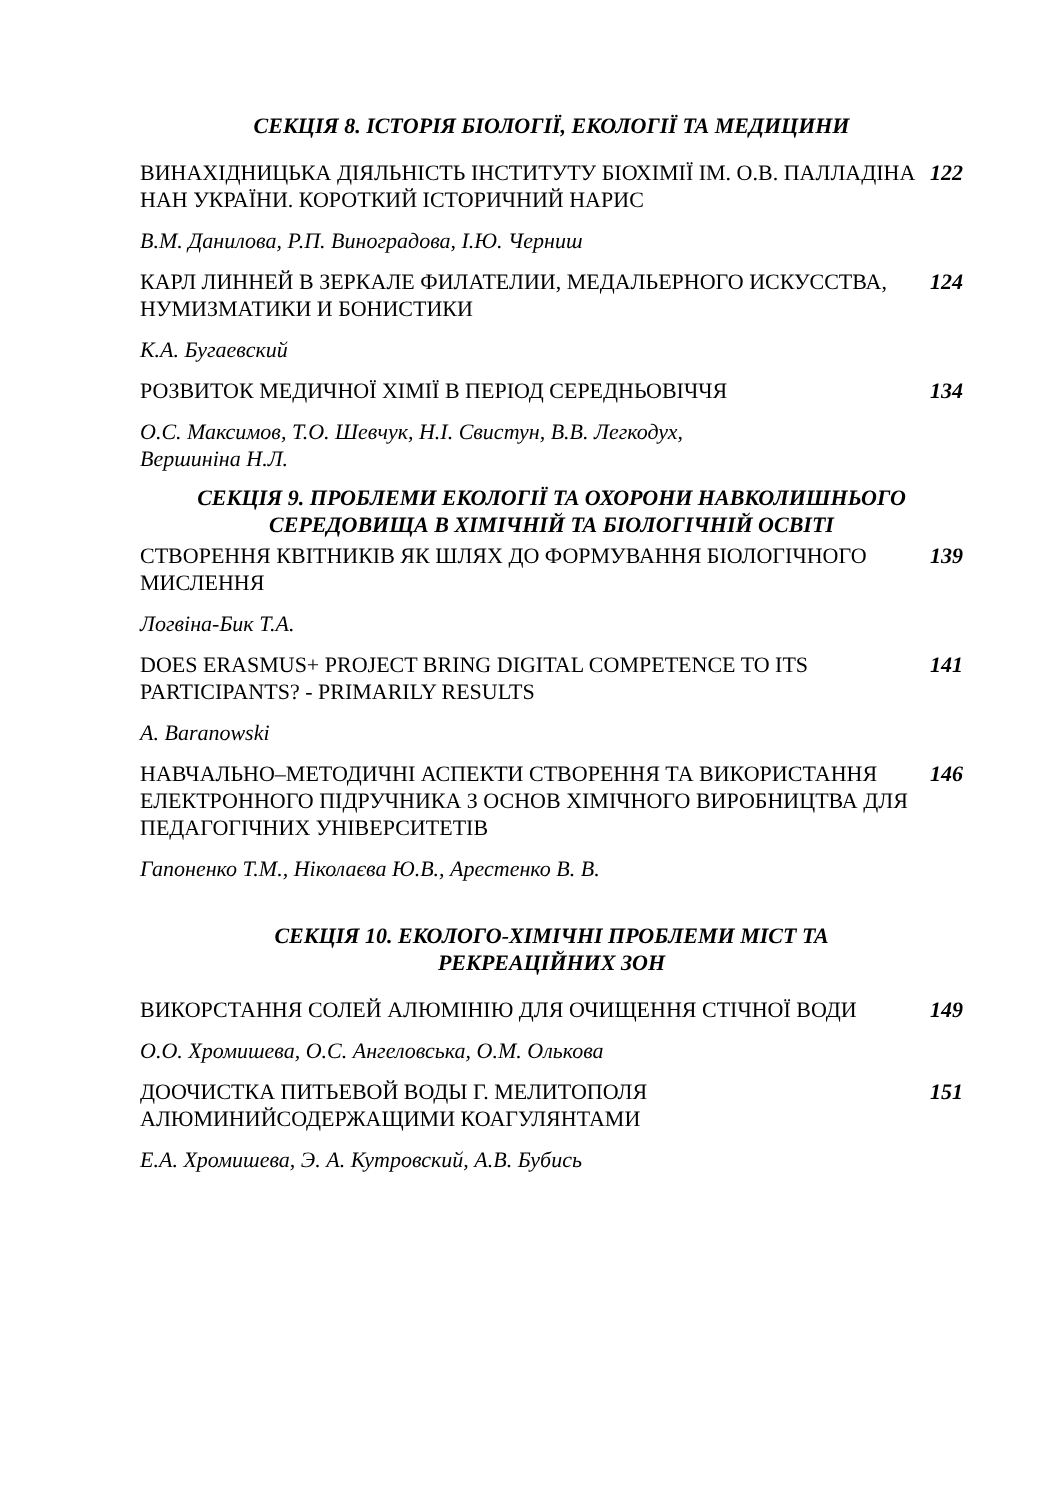СЕКЦІЯ 8. ІСТОРІЯ БІОЛОГІЇ, ЕКОЛОГІЇ ТА МЕДИЦИНИ
ВИНАХІДНИЦЬКА ДІЯЛЬНІСТЬ ІНСТИТУТУ БІОХІМІЇ ІМ. О.В. ПАЛЛАДІНА НАН УКРАЇНИ. КОРОТКИЙ ІСТОРИЧНИЙ НАРИС
122
В.М. Данилова, Р.П. Виноградова, І.Ю. Черниш
КАРЛ ЛИННЕЙ В ЗЕРКАЛЕ ФИЛАТЕЛИИ, МЕДАЛЬЕРНОГО ИСКУССТВА, НУМИЗМАТИКИ И БОНИСТИКИ
124
К.А. Бугаевский
РОЗВИТОК МЕДИЧНОЇ ХІМІЇ В ПЕРІОД СЕРЕДНЬОВІЧЧЯ 134
О.С. Максимов, Т.О. Шевчук, Н.І. Свистун, В.В. Легкодух,
Вершиніна Н.Л.
СЕКЦІЯ 9. ПРОБЛЕМИ ЕКОЛОГІЇ ТА ОХОРОНИ НАВКОЛИШНЬОГО СЕРЕДОВИЩА В ХІМІЧНІЙ ТА БІОЛОГІЧНІЙ ОСВІТІ
СТВОРЕННЯ КВІТНИКІВ ЯК ШЛЯХ ДО ФОРМУВАННЯ БІОЛОГІЧНОГО МИСЛЕННЯ
139
Логвіна-Бик Т.А.
DOES ERASMUS+ PROJECT BRING DIGITAL COMPETENCE TO ITS PARTICIPANTS? - PRIMARILY RESULTS
141
A. Baranowski
НАВЧАЛЬНО–МЕТОДИЧНІ АСПЕКТИ СТВОРЕННЯ ТА ВИКОРИСТАННЯ ЕЛЕКТРОННОГО ПІДРУЧНИКА З ОСНОВ ХІМІЧНОГО ВИРОБНИЦТВА ДЛЯ ПЕДАГОГІЧНИХ УНІВЕРСИТЕТІВ
146
Гапоненко Т.М., Ніколаєва Ю.В., Арестенко В. В.
СЕКЦІЯ 10. ЕКОЛОГО-ХІМІЧНІ ПРОБЛЕМИ МІСТ ТА РЕКРЕАЦІЙНИХ ЗОН
ВИКОРСТАННЯ СОЛЕЙ АЛЮМІНІЮ ДЛЯ ОЧИЩЕННЯ СТІЧНОЇ ВОДИ 149
О.О. Хромишева, О.С. Ангеловська, О.М. Олькова
ДООЧИСТКА ПИТЬЕВОЙ ВОДЫ Г. МЕЛИТОПОЛЯ АЛЮМИНИЙСОДЕРЖАЩИМИ КОАГУЛЯНТАМИ
151
Е.А. Хромишева, Э. А. Кутровский, А.В. Бубись